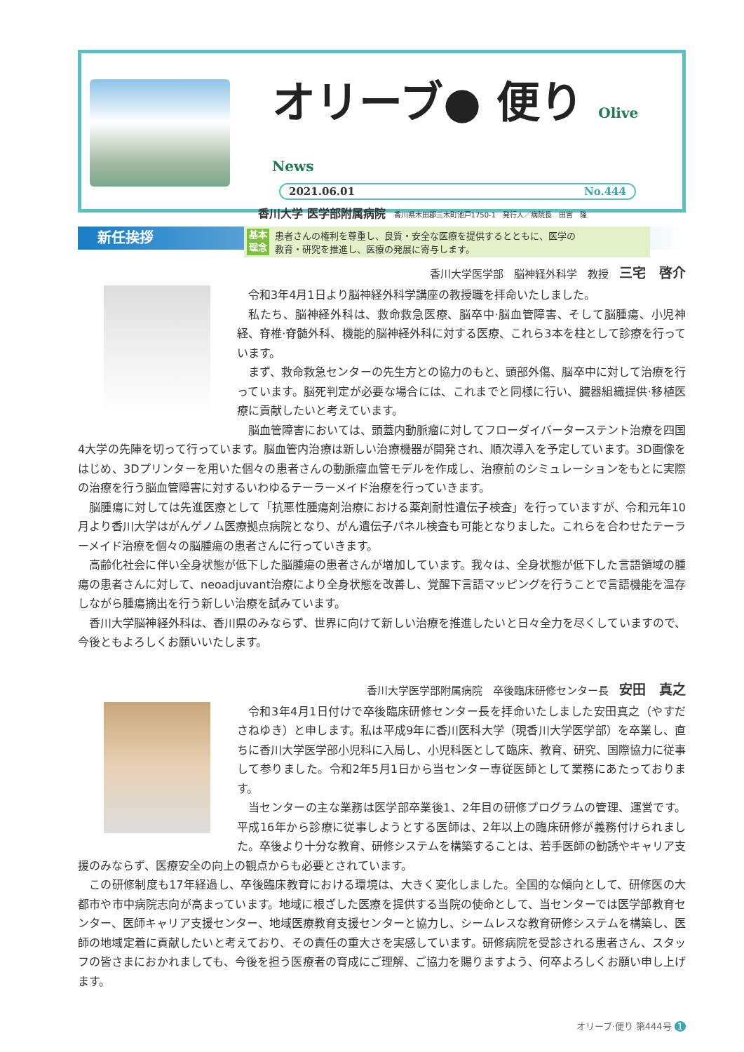オリーブ● 便り Olive News
2021.06.01 No.444
香川大学 医学部附属病院 香川県木田郡三木町池戸1750-1　発行人／病院長　田宮　隆
基本
理念 患者さんの権利を尊重し、良質・安全な医療を提供するとともに、医学の
教育・研究を推進し、医療の発展に寄与します。
新任挨拶
香川大学医学部　脳神経外科学　教授　三宅　啓介
令和3年4月1日より脳神経外科学講座の教授職を拝命いたしました。
私たち、脳神経外科は、救命救急医療、脳卒中·脳血管障害、そして脳腫瘍、小児神経、脊椎·脊髄外科、機能的脳神経外科に対する医療、これら3本を柱として診療を行っています。
まず、救命救急センターの先生方との協力のもと、頭部外傷、脳卒中に対して治療を行っています。脳死判定が必要な場合には、これまでと同様に行い、臓器組織提供·移植医療に貢献したいと考えています。
脳血管障害においては、頭蓋内動脈瘤に対してフローダイバーターステント治療を四国4大学の先陣を切って行っています。脳血管内治療は新しい治療機器が開発され、順次導入を予定しています。3D画像をはじめ、3Dプリンターを用いた個々の患者さんの動脈瘤血管モデルを作成し、治療前のシミュレーションをもとに実際の治療を行う脳血管障害に対するいわゆるテーラーメイド治療を行っていきます。
脳腫瘍に対しては先進医療として「抗悪性腫瘍剤治療における薬剤耐性遺伝子検査」を行っていますが、令和元年10月より香川大学はがんゲノム医療拠点病院となり、がん遺伝子パネル検査も可能となりました。これらを合わせたテーラーメイド治療を個々の脳腫瘍の患者さんに行っていきます。
高齢化社会に伴い全身状態が低下した脳腫瘍の患者さんが増加しています。我々は、全身状態が低下した言語領域の腫瘍の患者さんに対して、neoadjuvant治療により全身状態を改善し、覚醒下言語マッピングを行うことで言語機能を温存しながら腫瘍摘出を行う新しい治療を試みています。
香川大学脳神経外科は、香川県のみならず、世界に向けて新しい治療を推進したいと日々全力を尽くしていますので、今後ともよろしくお願いいたします。
香川大学医学部附属病院　卒後臨床研修センター長　安田　真之
令和3年4月1日付けで卒後臨床研修センター長を拝命いたしました安田真之（やすだ　さねゆき）と申します。私は平成9年に香川医科大学（現香川大学医学部）を卒業し、直ちに香川大学医学部小児科に入局し、小児科医として臨床、教育、研究、国際協力に従事して参りました。令和2年5月1日から当センター専従医師として業務にあたっております。
当センターの主な業務は医学部卒業後1、2年目の研修プログラムの管理、運営です。平成16年から診療に従事しようとする医師は、2年以上の臨床研修が義務付けられました。卒後より十分な教育、研修システムを構築することは、若手医師の勧誘やキャリア支援のみならず、医療安全の向上の観点からも必要とされています。
この研修制度も17年経過し、卒後臨床教育における環境は、大きく変化しました。全国的な傾向として、研修医の大都市や市中病院志向が高まっています。地域に根ざした医療を提供する当院の使命として、当センターでは医学部教育センター、医師キャリア支援センター、地域医療教育支援センターと協力し、シームレスな教育研修システムを構築し、医師の地域定着に貢献したいと考えており、その責任の重大さを実感しています。研修病院を受診される患者さん、スタッフの皆さまにおかれましても、今後を担う医療者の育成にご理解、ご協力を賜りますよう、何卒よろしくお願い申し上げます。
オリーブ·便り 第444号 1